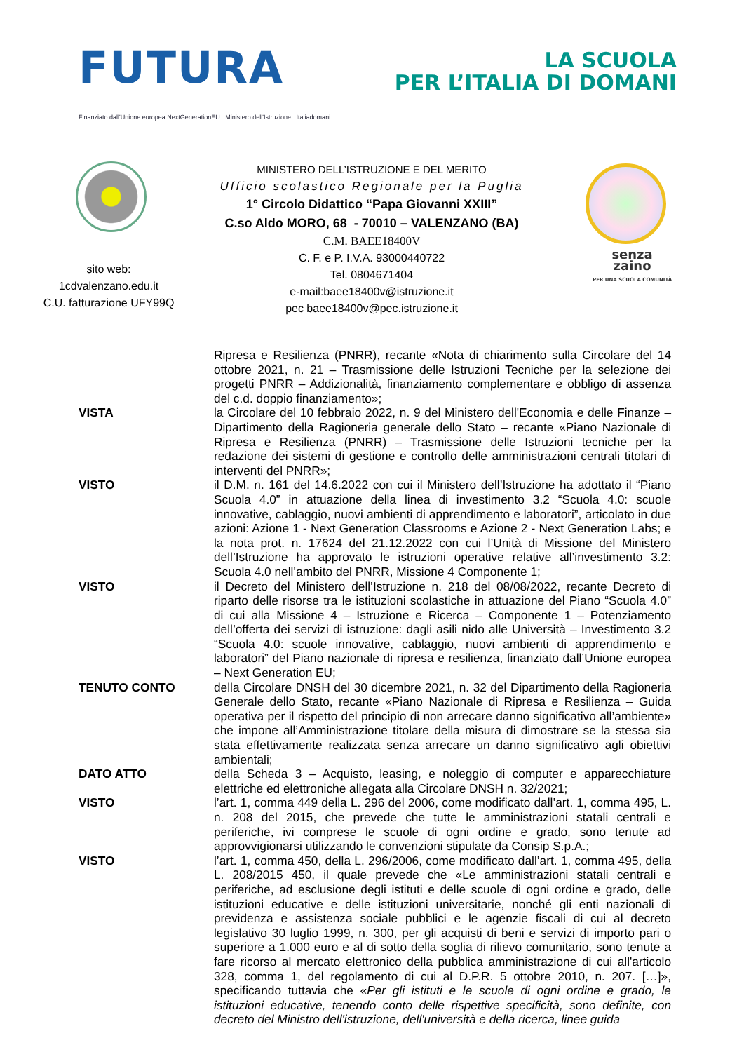FUTURA
LA SCUOLA
PER L’ITALIA DI DOMANI
Finanziato dall'Unione europea NextGenerationEU Ministero dell'Istruzione Italiadomani
MINISTERO DELL’ISTRUZIONE E DEL MERITO
Ufficio scolastico Regionale per la Puglia
1° Circolo Didattico “Papa Giovanni XXIII”
C.so Aldo MORO, 68 - 70010 – VALENZANO (BA)
C.M. BAEE18400V
C. F. e P. I.V.A. 93000440722
Tel. 0804671404
e-mail:baee18400v@istruzione.it
pec baee18400v@pec.istruzione.it
sito web:
1cdvalenzano.edu.it
C.U. fatturazione UFY99Q
senza
zaino
PER UNA SCUOLA COMUNITÀ
Ripresa e Resilienza (PNRR), recante «Nota di chiarimento sulla Circolare del 14 ottobre 2021, n. 21 – Trasmissione delle Istruzioni Tecniche per la selezione dei progetti PNRR – Addizionalità, finanziamento complementare e obbligo di assenza del c.d. doppio finanziamento»;
VISTA la Circolare del 10 febbraio 2022, n. 9 del Ministero dell'Economia e delle Finanze – Dipartimento della Ragioneria generale dello Stato – recante «Piano Nazionale di Ripresa e Resilienza (PNRR) – Trasmissione delle Istruzioni tecniche per la redazione dei sistemi di gestione e controllo delle amministrazioni centrali titolari di interventi del PNRR»;
VISTO il D.M. n. 161 del 14.6.2022 con cui il Ministero dell’Istruzione ha adottato il “Piano Scuola 4.0” in attuazione della linea di investimento 3.2 “Scuola 4.0: scuole innovative, cablaggio, nuovi ambienti di apprendimento e laboratori”, articolato in due azioni: Azione 1 - Next Generation Classrooms e Azione 2 - Next Generation Labs; e la nota prot. n. 17624 del 21.12.2022 con cui l’Unità di Missione del Ministero dell’Istruzione ha approvato le istruzioni operative relative all’investimento 3.2: Scuola 4.0 nell’ambito del PNRR, Missione 4 Componente 1;
VISTO il Decreto del Ministero dell’Istruzione n. 218 del 08/08/2022, recante Decreto di riparto delle risorse tra le istituzioni scolastiche in attuazione del Piano “Scuola 4.0” di cui alla Missione 4 – Istruzione e Ricerca – Componente 1 – Potenziamento dell’offerta dei servizi di istruzione: dagli asili nido alle Università – Investimento 3.2 “Scuola 4.0: scuole innovative, cablaggio, nuovi ambienti di apprendimento e laboratori” del Piano nazionale di ripresa e resilienza, finanziato dall’Unione europea – Next Generation EU;
TENUTO CONTO della Circolare DNSH del 30 dicembre 2021, n. 32 del Dipartimento della Ragioneria Generale dello Stato, recante «Piano Nazionale di Ripresa e Resilienza – Guida operativa per il rispetto del principio di non arrecare danno significativo all’ambiente» che impone all’Amministrazione titolare della misura di dimostrare se la stessa sia stata effettivamente realizzata senza arrecare un danno significativo agli obiettivi ambientali;
DATO ATTO della Scheda 3 – Acquisto, leasing, e noleggio di computer e apparecchiature elettriche ed elettroniche allegata alla Circolare DNSH n. 32/2021;
VISTO l’art. 1, comma 449 della L. 296 del 2006, come modificato dall’art. 1, comma 495, L. n. 208 del 2015, che prevede che tutte le amministrazioni statali centrali e periferiche, ivi comprese le scuole di ogni ordine e grado, sono tenute ad approvvigionarsi utilizzando le convenzioni stipulate da Consip S.p.A.;
VISTO l’art. 1, comma 450, della L. 296/2006, come modificato dall’art. 1, comma 495, della L. 208/2015 450, il quale prevede che «Le amministrazioni statali centrali e periferiche, ad esclusione degli istituti e delle scuole di ogni ordine e grado, delle istituzioni educative e delle istituzioni universitarie, nonché gli enti nazionali di previdenza e assistenza sociale pubblici e le agenzie fiscali di cui al decreto legislativo 30 luglio 1999, n. 300, per gli acquisti di beni e servizi di importo pari o superiore a 1.000 euro e al di sotto della soglia di rilievo comunitario, sono tenute a fare ricorso al mercato elettronico della pubblica amministrazione di cui all'articolo 328, comma 1, del regolamento di cui al D.P.R. 5 ottobre 2010, n. 207. […]», specificando tuttavia che «Per gli istituti e le scuole di ogni ordine e grado, le istituzioni educative, tenendo conto delle rispettive specificità, sono definite, con decreto del Ministro dell'istruzione, dell'università e della ricerca, linee guida